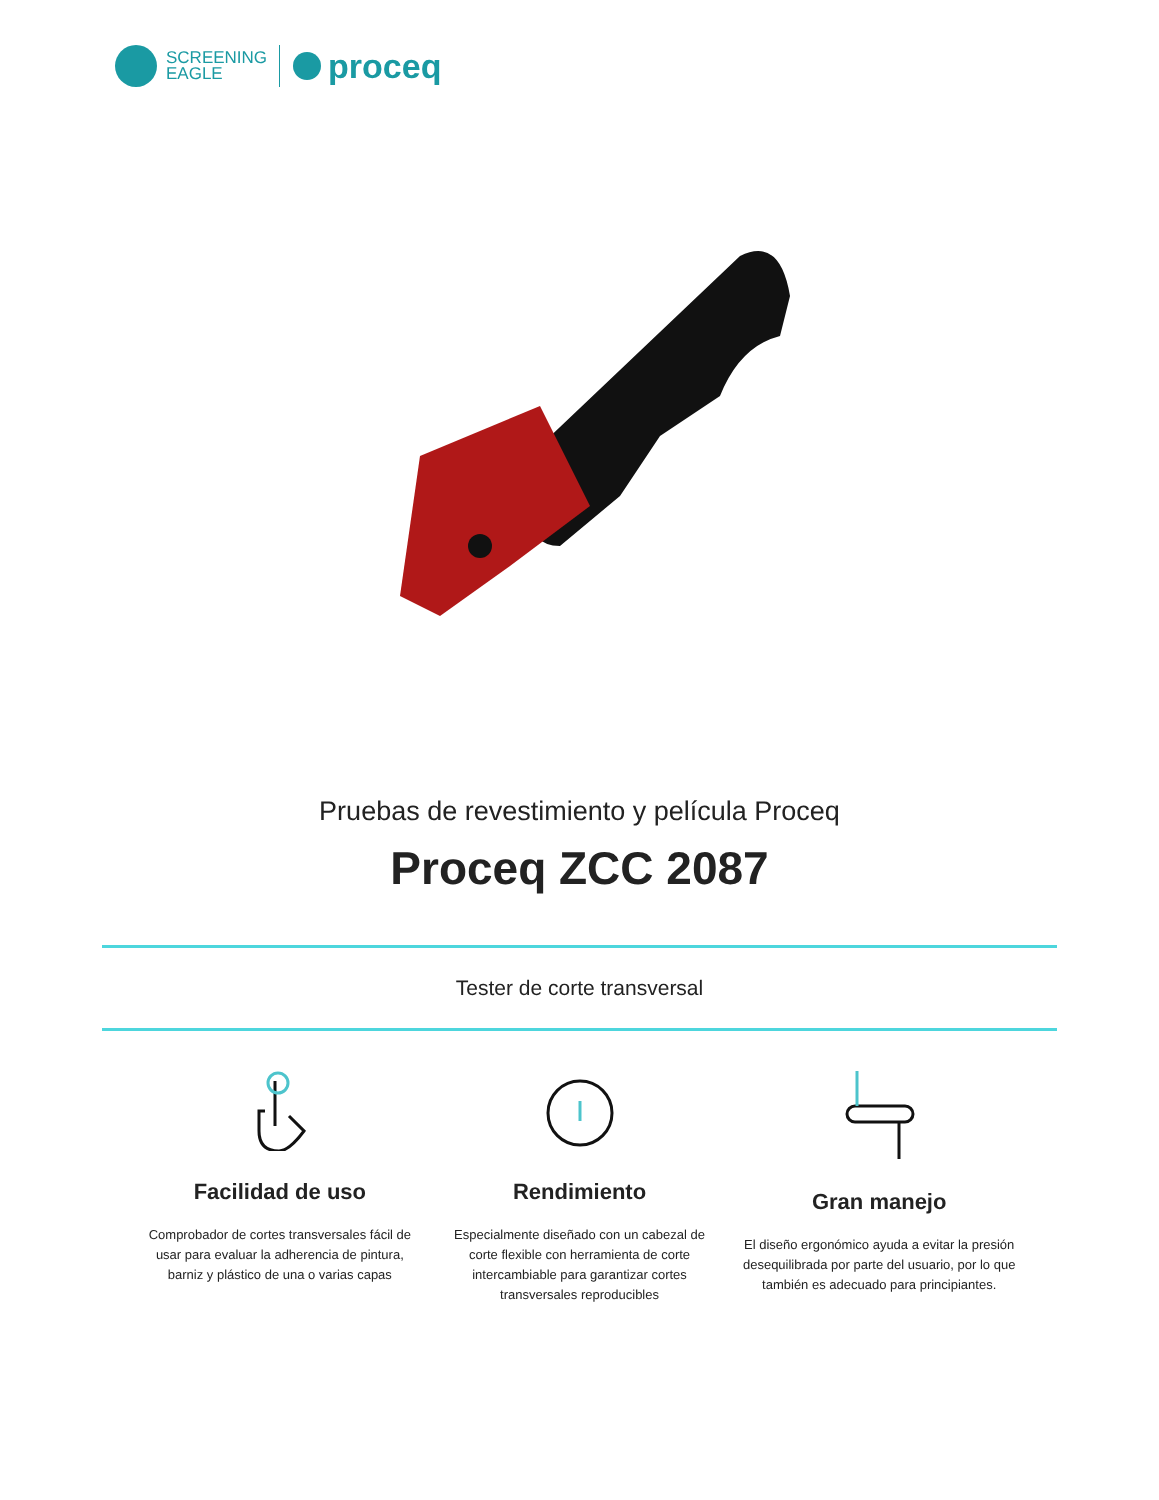SCREENING
EAGLE
proceq
Pruebas de revestimiento y película Proceq
Proceq ZCC 2087
Tester de corte transversal
Facilidad de uso
Comprobador de cortes transversales fácil de usar para evaluar la adherencia de pintura, barniz y plástico de una o varias capas
Rendimiento
Especialmente diseñado con un cabezal de corte flexible con herramienta de corte intercambiable para garantizar cortes transversales reproducibles
Gran manejo
El diseño ergonómico ayuda a evitar la presión desequilibrada por parte del usuario, por lo que también es adecuado para principiantes.